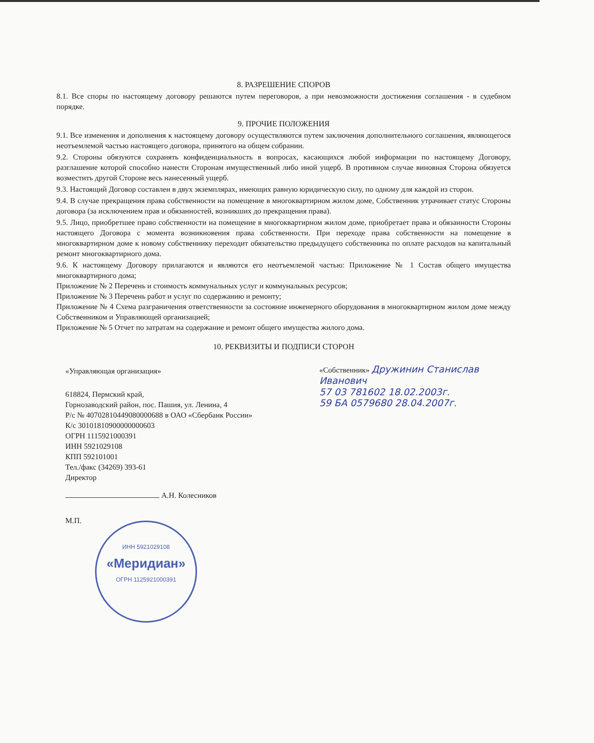8. РАЗРЕШЕНИЕ СПОРОВ
8.1. Все споры по настоящему договору решаются путем переговоров, а при невозможности достижения соглашения - в судебном порядке.
9. ПРОЧИЕ ПОЛОЖЕНИЯ
9.1. Все изменения и дополнения к настоящему договору осуществляются путем заключения дополнительного соглашения, являющегося неотъемлемой частью настоящего договора, принятого на общем собрании.
9.2. Стороны обязуются сохранять конфиденциальность в вопросах, касающихся любой информации по настоящему Договору, разглашение которой способно нанести Сторонам имущественный либо иной ущерб. В противном случае виновная Сторона обязуется возместить другой Стороне весь нанесенный ущерб.
9.3. Настоящий Договор составлен в двух экземплярах, имеющих равную юридическую силу, по одному для каждой из сторон.
9.4. В случае прекращения права собственности на помещение в многоквартирном жилом доме, Собственник утрачивает статус Стороны договора (за исключением прав и обязанностей, возникших до прекращения права).
9.5. Лицо, приобретшее право собственности на помещение в многоквартирном жилом доме, приобретает права и обязанности Стороны настоящего Договора с момента возникновения права собственности. При переходе права собственности на помещение в многоквартирном доме к новому собственнику переходит обязательство предыдущего собственника по оплате расходов на капитальный ремонт многоквартирного дома.
9.6. К настоящему Договору прилагаются и являются его неотъемлемой частью: Приложение № 1 Состав общего имущества многоквартирного дома;
Приложение № 2 Перечень и стоимость коммунальных услуг и коммунальных ресурсов;
Приложение № 3 Перечень работ и услуг по содержанию и ремонту;
Приложение № 4 Схема разграничения ответственности за состояние инженерного оборудования в многоквартирном жилом доме между Собственником и Управляющей организацией;
Приложение № 5 Отчет по затратам на содержание и ремонт общего имущества жилого дома.
10. РЕКВИЗИТЫ И ПОДПИСИ СТОРОН
«Управляющая организация»
618824, Пермский край,
Горнозаводский район, пос. Пашия, ул. Ленина, 4
Р/с № 40702810449080000688 в ОАО «Сбербанк России»
К/с 30101810900000000603
ОГРН 1115921000391
ИНН 5921029108
КПП 592101001
Тел./факс (34269) 393-61
Директор
А.Н. Колесников
М.П.
ИНН 5921029108
«Меридиан»
ОГРН 1125921000391
«Собственник» Дружинин Станислав Иванович
57 03 781602 18.02.2003г.
59 БА 0579680 28.04.2007г.